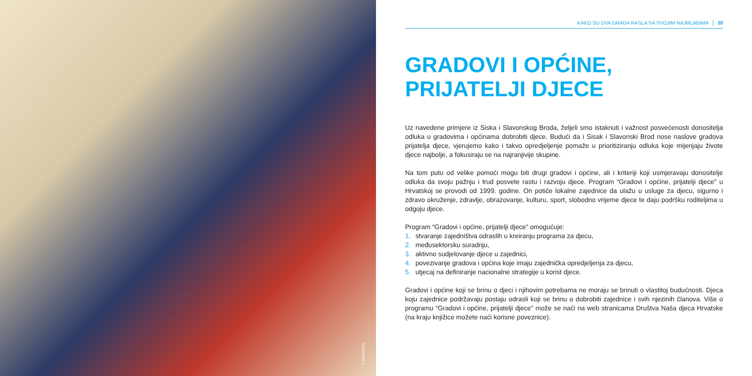© UNICEF/Ilej
KAKO SU DVA GRADA RASLA SA SVOJIM NAJMLAĐIMA 39
GRADOVI I OPĆINE,
PRIJATELJI DJECE
Uz navedene primjere iz Siska i Slavonskog Broda, željeli smo istaknuti i važnost posvećenosti donositelja odluka u gradovima i općinama dobrobiti djece. Budući da i Sisak i Slavonski Brod nose naslove gradova prijatelja djece, vjerujemo kako i takvo opredjeljenje pomaže u prioritiziranju odluka koje mijenjaju živote djece najbolje, a fokusiraju se na najranjivije skupine.
Na tom putu od velike pomoći mogu biti drugi gradovi i općine, ali i kriteriji koji usmjeravaju donositelje odluka da svoju pažnju i trud posvete rastu i razvoju djece. Program “Gradovi i općine, prijatelji djece” u Hrvatskoj se provodi od 1999. godine. On potiče lokalne zajednice da ulažu u usluge za djecu, sigurno i zdravo okruženje, zdravlje, obrazovanje, kulturu, sport, slobodno vrijeme djece te daju podršku roditeljima u odgoju djece.
Program “Gradovi i općine, prijatelji djece” omogućuje:
1. stvaranje zajedništva odraslih u kreiranju programa za djecu,
2. međusektorsku suradnju,
3. aktivno sudjelovanje djece u zajednici,
4. povezivanje gradova i općina koje imaju zajednička opredjeljenja za djecu,
5. utjecaj na definiranje nacionalne strategije u korist djece.
Gradovi i općine koji se brinu o djeci i njihovim potrebama ne moraju se brinuti o vlastitoj budućnosti. Djeca koju zajednice podržavaju postaju odrasli koji se brinu o dobrobiti zajednice i svih njezinih članova. Više o programu “Gradovi i općine, prijatelji djece” može se naći na web stranicama Društva Naša djeca Hrvatske (na kraju knjižice možete naći korisne poveznice).